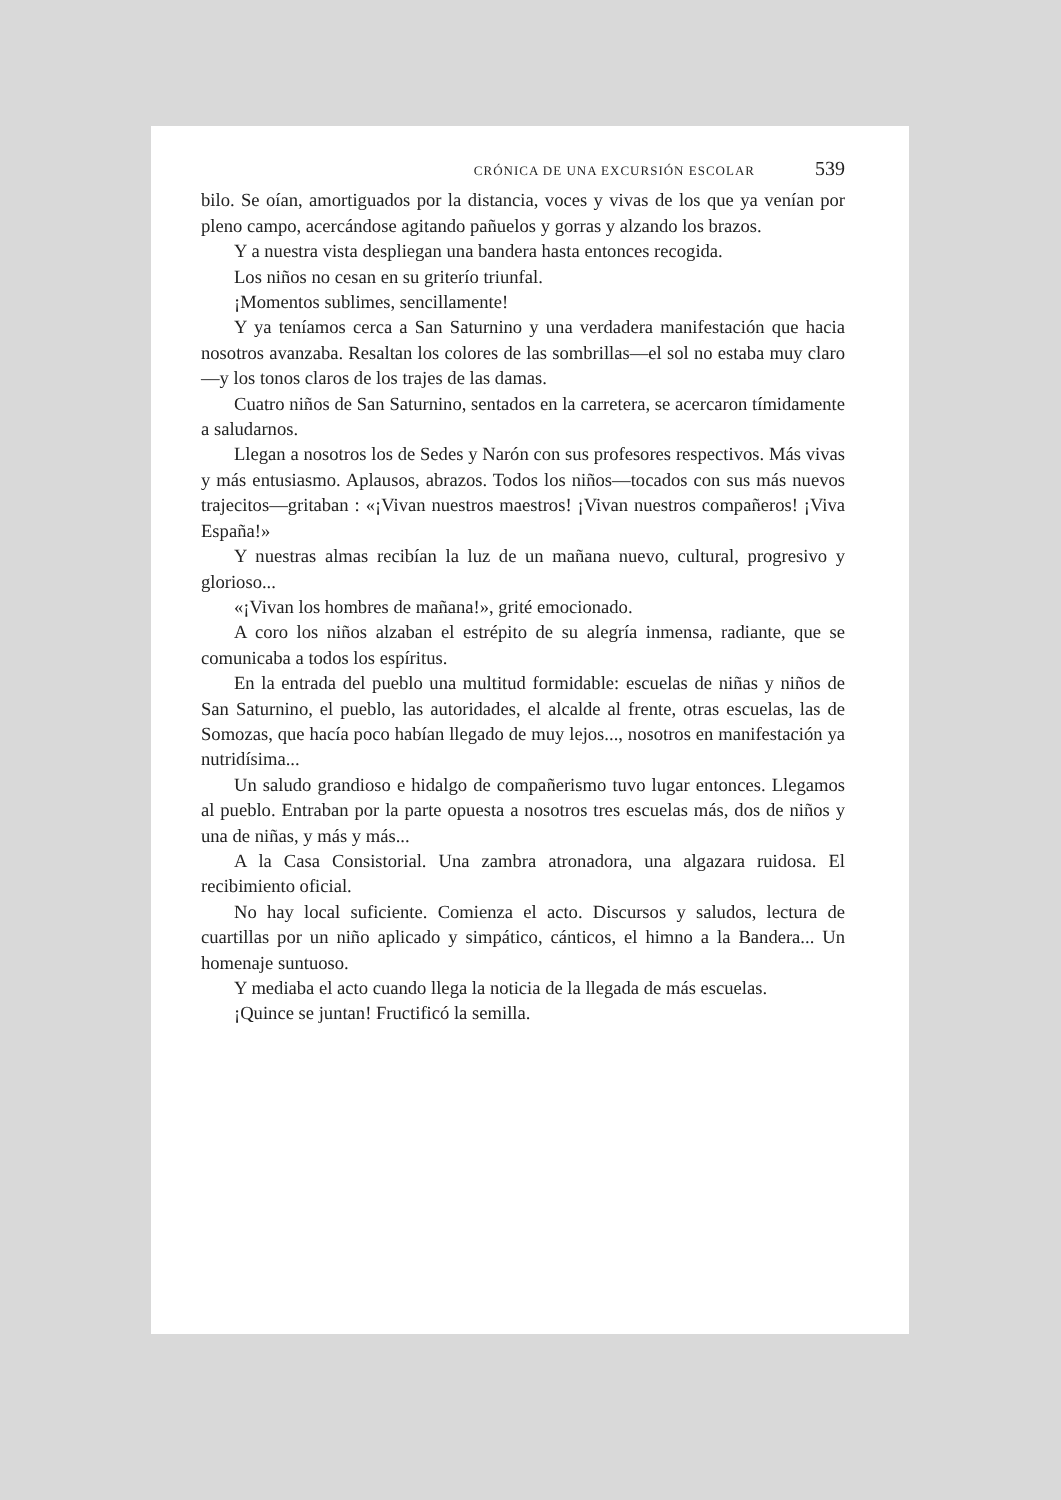CRÓNICA DE UNA EXCURSIÓN ESCOLAR 539
bilo. Se oían, amortiguados por la distancia, voces y vivas de los que ya venían por pleno campo, acercándose agitando pañuelos y gorras y alzando los brazos.
Y a nuestra vista despliegan una bandera hasta entonces recogida.
Los niños no cesan en su griterío triunfal.
¡Momentos sublimes, sencillamente!
Y ya teníamos cerca a San Saturnino y una verdadera manifestación que hacia nosotros avanzaba. Resaltan los colores de las sombrillas—el sol no estaba muy claro—y los tonos claros de los trajes de las damas.
Cuatro niños de San Saturnino, sentados en la carretera, se acercaron tímidamente a saludarnos.
Llegan a nosotros los de Sedes y Narón con sus profesores respectivos. Más vivas y más entusiasmo. Aplausos, abrazos. Todos los niños—tocados con sus más nuevos trajecitos—gritaban : «¡Vivan nuestros maestros! ¡Vivan nuestros compañeros! ¡Viva España!»
Y nuestras almas recibían la luz de un mañana nuevo, cultural, progresivo y glorioso...
«¡Vivan los hombres de mañana!», grité emocionado.
A coro los niños alzaban el estrépito de su alegría inmensa, radiante, que se comunicaba a todos los espíritus.
En la entrada del pueblo una multitud formidable: escuelas de niñas y niños de San Saturnino, el pueblo, las autoridades, el alcalde al frente, otras escuelas, las de Somozas, que hacía poco habían llegado de muy lejos..., nosotros en manifestación ya nutridísima...
Un saludo grandioso e hidalgo de compañerismo tuvo lugar entonces. Llegamos al pueblo. Entraban por la parte opuesta a nosotros tres escuelas más, dos de niños y una de niñas, y más y más...
A la Casa Consistorial. Una zambra atronadora, una algazara ruidosa. El recibimiento oficial.
No hay local suficiente. Comienza el acto. Discursos y saludos, lectura de cuartillas por un niño aplicado y simpático, cánticos, el himno a la Bandera... Un homenaje suntuoso.
Y mediaba el acto cuando llega la noticia de la llegada de más escuelas.
¡Quince se juntan! Fructificó la semilla.